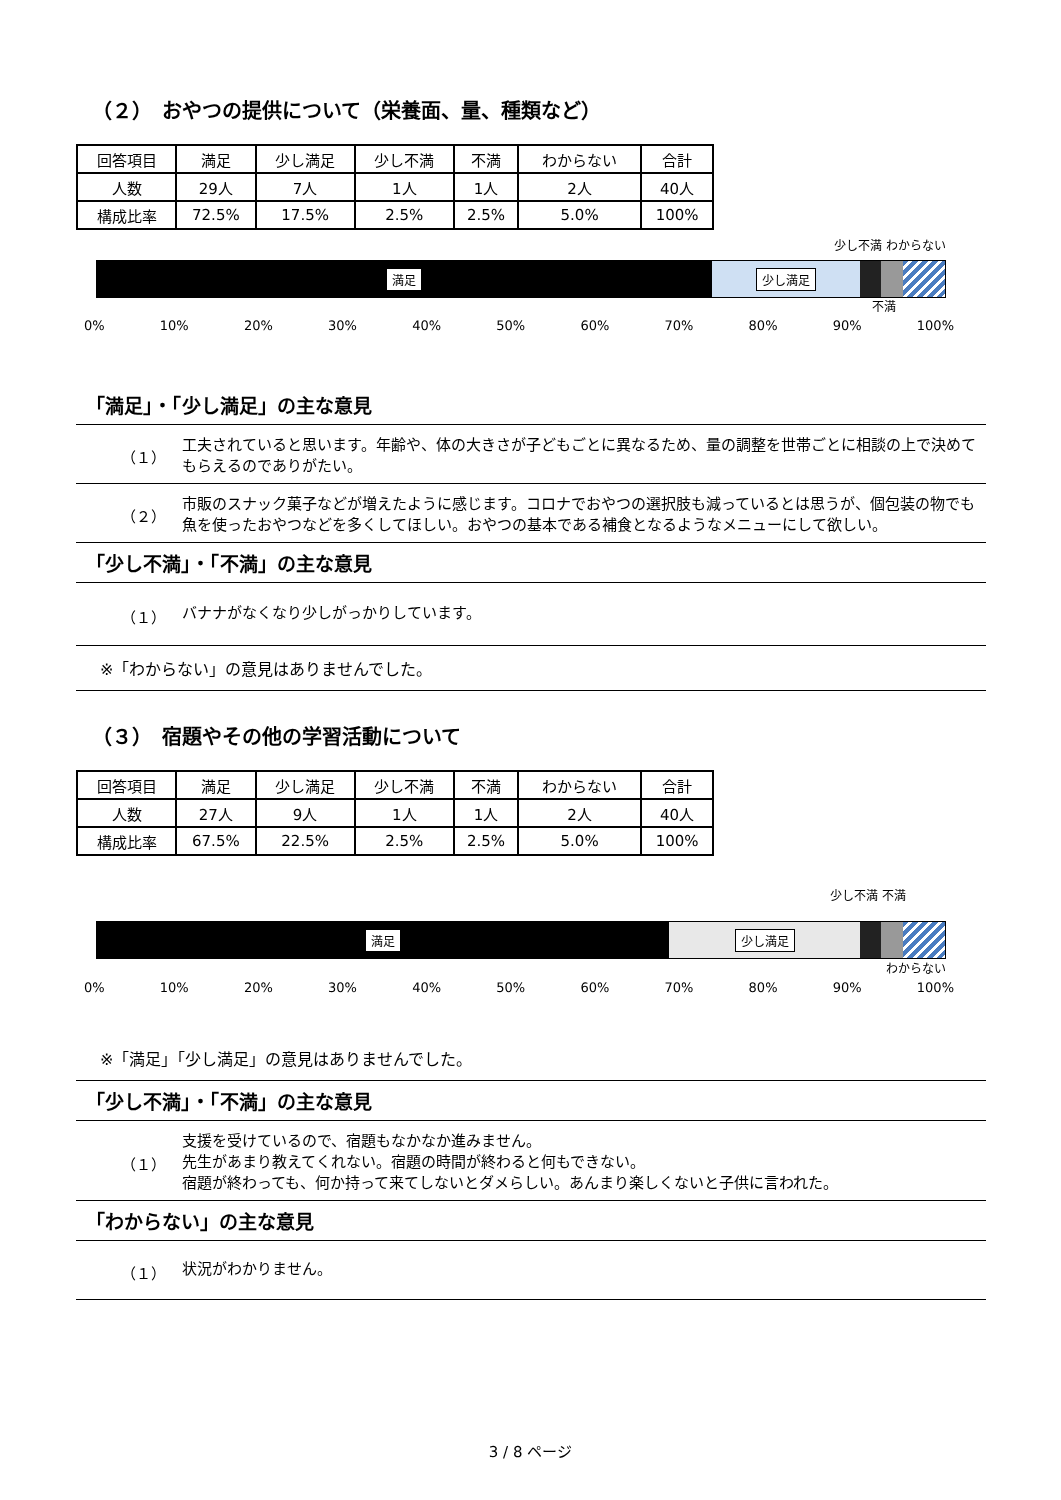（２）　おやつの提供について（栄養面、量、種類など）
| 回答項目 | 満足 | 少し満足 | 少し不満 | 不満 | わからない | 合計 |
| 人数 | 29人 | 7人 | 1人 | 1人 | 2人 | 40人 |
| 構成比率 | 72.5% | 17.5% | 2.5% | 2.5% | 5.0% | 100% |
満足 少し満足
少し不満 わからない
不満
0% 10% 20% 30% 40% 50% 60% 70% 80% 90% 100%
「満足」・「少し満足」の主な意見
（１） 工夫されていると思います。年齢や、体の大きさが子どもごとに異なるため、量の調整を世帯ごとに相談の上で決めてもらえるのでありがたい。
（２） 市販のスナック菓子などが増えたように感じます。コロナでおやつの選択肢も減っているとは思うが、個包装の物でも魚を使ったおやつなどを多くしてほしい。おやつの基本である補食となるようなメニューにして欲しい。
「少し不満」・「不満」の主な意見
（１） バナナがなくなり少しがっかりしています。
※「わからない」の意見はありませんでした。
（３）　宿題やその他の学習活動について
| 回答項目 | 満足 | 少し満足 | 少し不満 | 不満 | わからない | 合計 |
| 人数 | 27人 | 9人 | 1人 | 1人 | 2人 | 40人 |
| 構成比率 | 67.5% | 22.5% | 2.5% | 2.5% | 5.0% | 100% |
少し不満 不満
満足 少し満足
わからない
0% 10% 20% 30% 40% 50% 60% 70% 80% 90% 100%
※「満足」「少し満足」の意見はありませんでした。
「少し不満」・「不満」の主な意見
（１） 支援を受けているので、宿題もなかなか進みません。
先生があまり教えてくれない。宿題の時間が終わると何もできない。
宿題が終わっても、何か持って来てしないとダメらしい。あんまり楽しくないと子供に言われた。
「わからない」の主な意見
（１） 状況がわかりません。
3 / 8 ページ